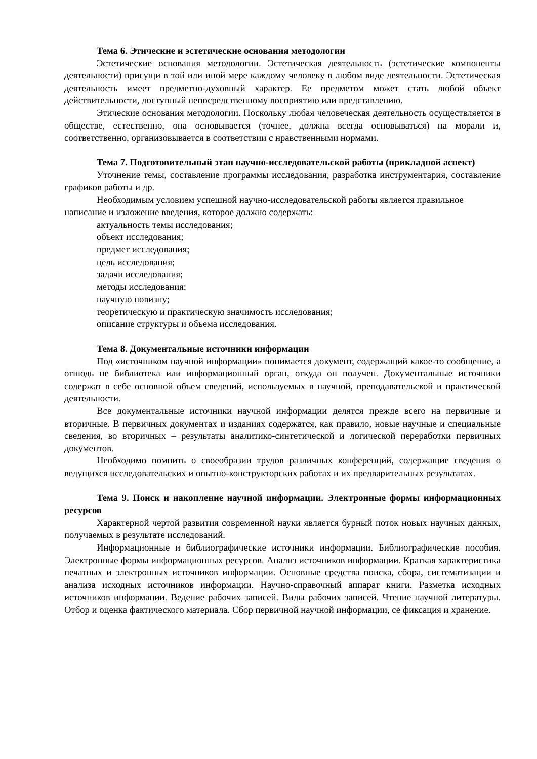Тема 6. Этические и эстетические основания методологии
Эстетические основания методологии. Эстетическая деятельность (эстетические компоненты деятельности) присущи в той или иной мере каждому человеку в любом виде деятельности. Эстетическая деятельность имеет предметно-духовный характер. Ее предметом может стать любой объект действительности, доступный непосредственному восприятию или представлению.
Этические основания методологии. Поскольку любая человеческая деятельность осуществляется в обществе, естественно, она основывается (точнее, должна всегда основываться) на морали и, соответственно, организовывается в соответствии с нравственными нормами.
Тема 7. Подготовительный этап научно-исследовательской работы (прикладной аспект)
Уточнение темы, составление программы исследования, разработка инструментария, составление графиков работы и др.
Необходимым условием успешной научно-исследовательской работы является правильное написание и изложение введения, которое должно содержать:
актуальность темы исследования;
объект исследования;
предмет исследования;
цель исследования;
задачи исследования;
методы исследования;
научную новизну;
теоретическую и практическую значимость исследования;
описание структуры и объема исследования.
Тема 8. Документальные источники информации
Под «источником научной информации» понимается документ, содержащий какое-то сообщение, а отнюдь не библиотека или информационный орган, откуда он получен. Документальные источники содержат в себе основной объем сведений, используемых в научной, преподавательской и практической деятельности.
Все документальные источники научной информации делятся прежде всего на первичные и вторичные. В первичных документах и изданиях содержатся, как правило, новые научные и специальные сведения, во вторичных – результаты аналитико-синтетической и логической переработки первичных документов.
Необходимо помнить о своеобразии трудов различных конференций, содержащие сведения о ведущихся исследовательских и опытно-конструкторских работах и их предварительных результатах.
Тема 9. Поиск и накопление научной информации. Электронные формы информационных ресурсов
Характерной чертой развития современной науки является бурный поток новых научных данных, получаемых в результате исследований.
Информационные и библиографические источники информации. Библиографические пособия. Электронные формы информационных ресурсов. Анализ источников информации. Краткая характеристика печатных и электронных источников информации. Основные средства поиска, сбора, систематизации и анализа исходных источников информации. Научно-справочный аппарат книги. Разметка исходных источников информации. Ведение рабочих записей. Виды рабочих записей. Чтение научной литературы. Отбор и оценка фактического материала. Сбор первичной научной информации, се фиксация и хранение.